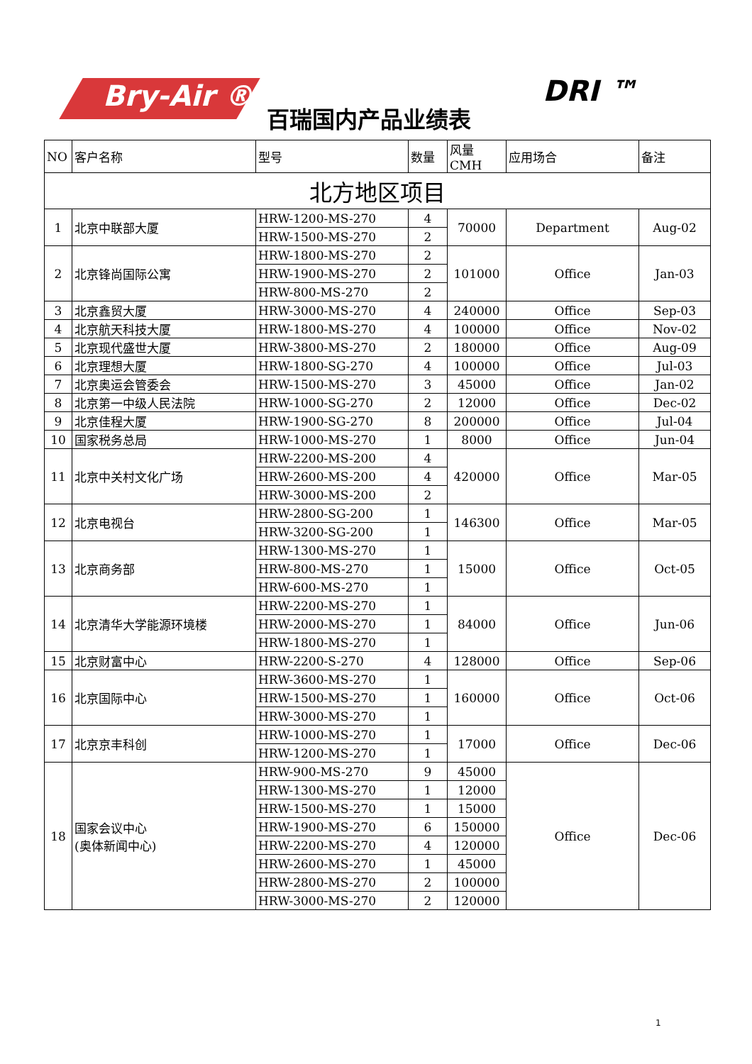Bry-Air ®
百瑞国内产品业绩表
DRI ™
| NO | 客户名称 | 型号 | 数量 | 风量CMH | 应用场合 | 备注 |
| --- | --- | --- | --- | --- | --- | --- |
| 北方地区项目 | | | | | | |
| 1 | 北京中联部大厦 | HRW-1200-MS-270 | 4 | 70000 | Department | Aug-02 |
| | | HRW-1500-MS-270 | 2 | | | |
| 2 | 北京锋尚国际公寓 | HRW-1800-MS-270 | 2 | 101000 | Office | Jan-03 |
| | | HRW-1900-MS-270 | 2 | | | |
| | | HRW-800-MS-270 | 2 | | | |
| 3 | 北京鑫贸大厦 | HRW-3000-MS-270 | 4 | 240000 | Office | Sep-03 |
| 4 | 北京航天科技大厦 | HRW-1800-MS-270 | 4 | 100000 | Office | Nov-02 |
| 5 | 北京现代盛世大厦 | HRW-3800-MS-270 | 2 | 180000 | Office | Aug-09 |
| 6 | 北京理想大厦 | HRW-1800-SG-270 | 4 | 100000 | Office | Jul-03 |
| 7 | 北京奥运会管委会 | HRW-1500-MS-270 | 3 | 45000 | Office | Jan-02 |
| 8 | 北京第一中级人民法院 | HRW-1000-SG-270 | 2 | 12000 | Office | Dec-02 |
| 9 | 北京佳程大厦 | HRW-1900-SG-270 | 8 | 200000 | Office | Jul-04 |
| 10 | 国家税务总局 | HRW-1000-MS-270 | 1 | 8000 | Office | Jun-04 |
| 11 | 北京中关村文化广场 | HRW-2200-MS-200 | 4 | 420000 | Office | Mar-05 |
| | | HRW-2600-MS-200 | 4 | | | |
| | | HRW-3000-MS-200 | 2 | | | |
| 12 | 北京电视台 | HRW-2800-SG-200 | 1 | 146300 | Office | Mar-05 |
| | | HRW-3200-SG-200 | 1 | | | |
| 13 | 北京商务部 | HRW-1300-MS-270 | 1 | 15000 | Office | Oct-05 |
| | | HRW-800-MS-270 | 1 | | | |
| | | HRW-600-MS-270 | 1 | | | |
| 14 | 北京清华大学能源环境楼 | HRW-2200-MS-270 | 1 | 84000 | Office | Jun-06 |
| | | HRW-2000-MS-270 | 1 | | | |
| | | HRW-1800-MS-270 | 1 | | | |
| 15 | 北京财富中心 | HRW-2200-S-270 | 4 | 128000 | Office | Sep-06 |
| 16 | 北京国际中心 | HRW-3600-MS-270 | 1 | 160000 | Office | Oct-06 |
| | | HRW-1500-MS-270 | 1 | | | |
| | | HRW-3000-MS-270 | 1 | | | |
| 17 | 北京京丰科创 | HRW-1000-MS-270 | 1 | 17000 | Office | Dec-06 |
| | | HRW-1200-MS-270 | 1 | | | |
| 18 | 国家会议中心 (奥体新闻中心) | HRW-900-MS-270 | 9 | 45000 | Office | Dec-06 |
| | | HRW-1300-MS-270 | 1 | 12000 | | |
| | | HRW-1500-MS-270 | 1 | 15000 | | |
| | | HRW-1900-MS-270 | 6 | 150000 | | |
| | | HRW-2200-MS-270 | 4 | 120000 | | |
| | | HRW-2600-MS-270 | 1 | 45000 | | |
| | | HRW-2800-MS-270 | 2 | 100000 | | |
| | | HRW-3000-MS-270 | 2 | 120000 | | |
1